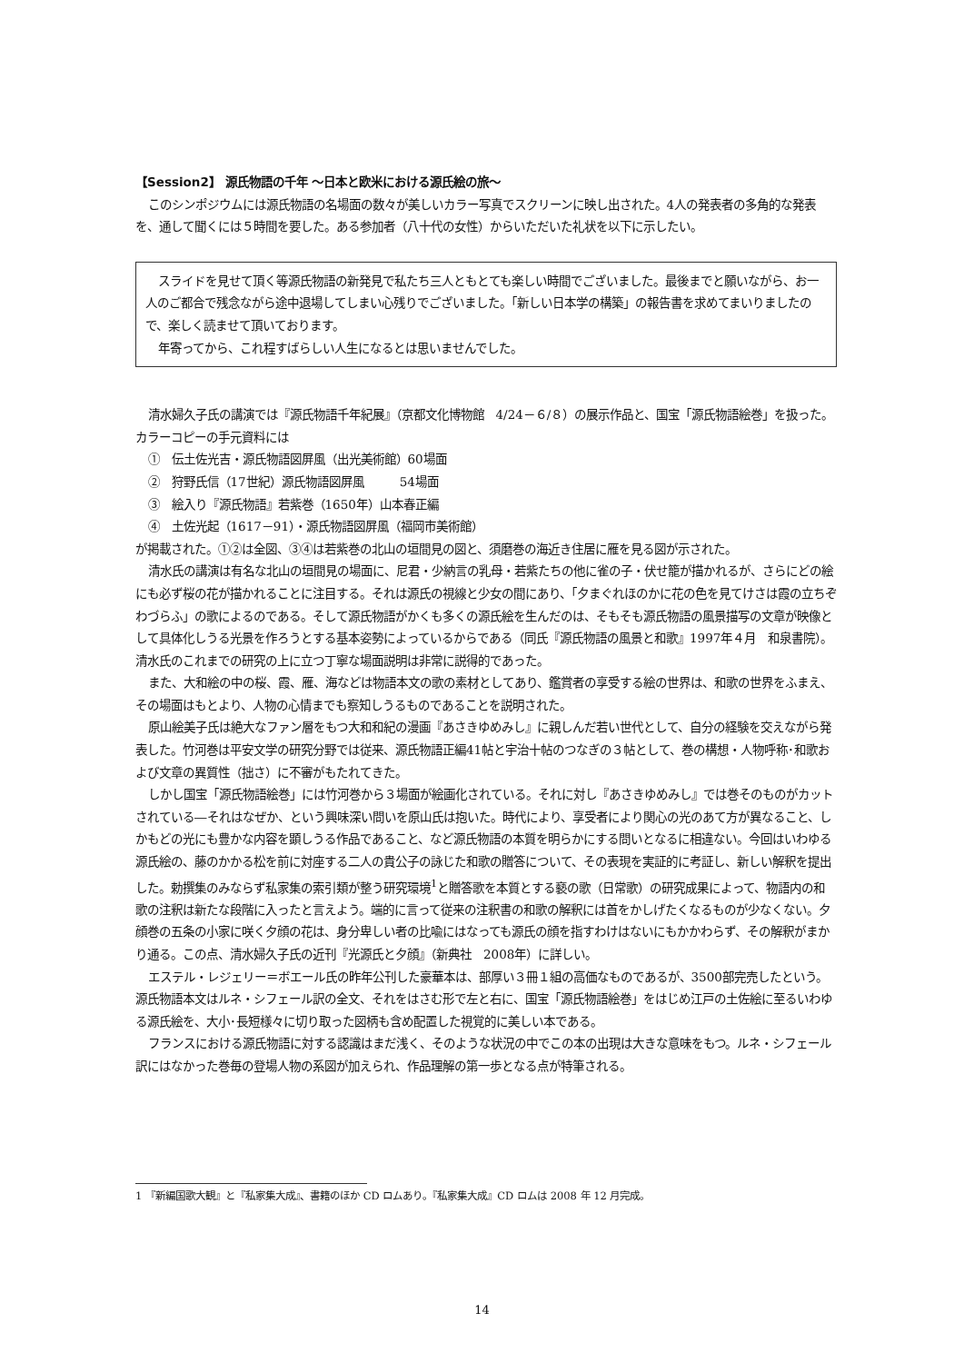【Session2】 源氏物語の千年 ～日本と欧米における源氏絵の旅～
このシンポジウムには源氏物語の名場面の数々が美しいカラー写真でスクリーンに映し出された。4人の発表者の多角的な発表を、通して聞くには５時間を要した。ある参加者（八十代の女性）からいただいた礼状を以下に示したい。
スライドを見せて頂く等源氏物語の新発見で私たち三人ともとても楽しい時間でございました。最後までと願いながら、お一人のご都合で残念ながら途中退場してしまい心残りでございました。「新しい日本学の構築」の報告書を求めてまいりましたので、楽しく読ませて頂いております。
年寄ってから、これ程すばらしい人生になるとは思いませんでした。
清水婦久子氏の講演では『源氏物語千年紀展』（京都文化博物館　4/24－６/８）の展示作品と、国宝「源氏物語絵巻」を扱った。カラーコピーの手元資料には
①　伝土佐光吉・源氏物語図屏風（出光美術館）60場面
②　狩野氏信（17世紀）源氏物語図屏風　　　54場面
③　絵入り『源氏物語』若紫巻（1650年）山本春正編
④　土佐光起（1617－91）・源氏物語図屏風（福岡市美術館）
が掲載された。①②は全図、③④は若紫巻の北山の垣間見の図と、須磨巻の海近き住居に雁を見る図が示された。
清水氏の講演は有名な北山の垣間見の場面に、尼君・少納言の乳母・若紫たちの他に雀の子・伏せ籠が描かれるが、さらにどの絵にも必ず桜の花が描かれることに注目する。それは源氏の視線と少女の間にあり、「夕まぐれほのかに花の色を見てけさは霞の立ちぞわづらふ」の歌によるのである。そして源氏物語がかくも多くの源氏絵を生んだのは、そもそも源氏物語の風景描写の文章が映像として具体化しうる光景を作ろうとする基本姿勢によっているからである（同氏『源氏物語の風景と和歌』1997年４月　和泉書院）。清水氏のこれまでの研究の上に立つ丁寧な場面説明は非常に説得的であった。
また、大和絵の中の桜、霞、雁、海などは物語本文の歌の素材としてあり、鑑賞者の享受する絵の世界は、和歌の世界をふまえ、その場面はもとより、人物の心情までも察知しうるものであることを説明された。
原山絵美子氏は絶大なファン層をもつ大和和紀の漫画『あさきゆめみし』に親しんだ若い世代として、自分の経験を交えながら発表した。竹河巻は平安文学の研究分野では従来、源氏物語正編41帖と宇治十帖のつなぎの３帖として、巻の構想・人物呼称･和歌および文章の異質性（拙さ）に不審がもたれてきた。
しかし国宝「源氏物語絵巻」には竹河巻から３場面が絵画化されている。それに対し『あさきゆめみし』では巻そのものがカットされている―それはなぜか、という興味深い問いを原山氏は抱いた。時代により、享受者により関心の光のあて方が異なること、しかもどの光にも豊かな内容を顕しうる作品であること、など源氏物語の本質を明らかにする問いとなるに相違ない。今回はいわゆる源氏絵の、藤のかかる松を前に対座する二人の貴公子の詠じた和歌の贈答について、その表現を実証的に考証し、新しい解釈を提出した。勅撰集のみならず私家集の索引類が整う研究環境<sup>1</sup>と贈答歌を本質とする褻の歌（日常歌）の研究成果によって、物語内の和歌の注釈は新たな段階に入ったと言えよう。端的に言って従来の注釈書の和歌の解釈には首をかしげたくなるものが少なくない。夕顔巻の五条の小家に咲く夕顔の花は、身分卑しい者の比喩にはなっても源氏の顔を指すわけはないにもかかわらず、その解釈がまかり通る。この点、清水婦久子氏の近刊『光源氏と夕顔』（新典社　2008年）に詳しい。
エステル・レジェリー＝ボエール氏の昨年公刊した豪華本は、部厚い３冊１組の高価なものであるが、3500部完売したという。源氏物語本文はルネ・シフェール訳の全文、それをはさむ形で左と右に、国宝「源氏物語絵巻」をはじめ江戸の土佐絵に至るいわゆる源氏絵を、大小･長短様々に切り取った図柄も含め配置した視覚的に美しい本である。
フランスにおける源氏物語に対する認識はまだ浅く、そのような状況の中でこの本の出現は大きな意味をもつ。ルネ・シフェール訳にはなかった巻毎の登場人物の系図が加えられ、作品理解の第一歩となる点が特筆される。
1 『新編国歌大観』と『私家集大成』、書籍のほか CD ロムあり。『私家集大成』CD ロムは 2008 年 12 月完成。
14